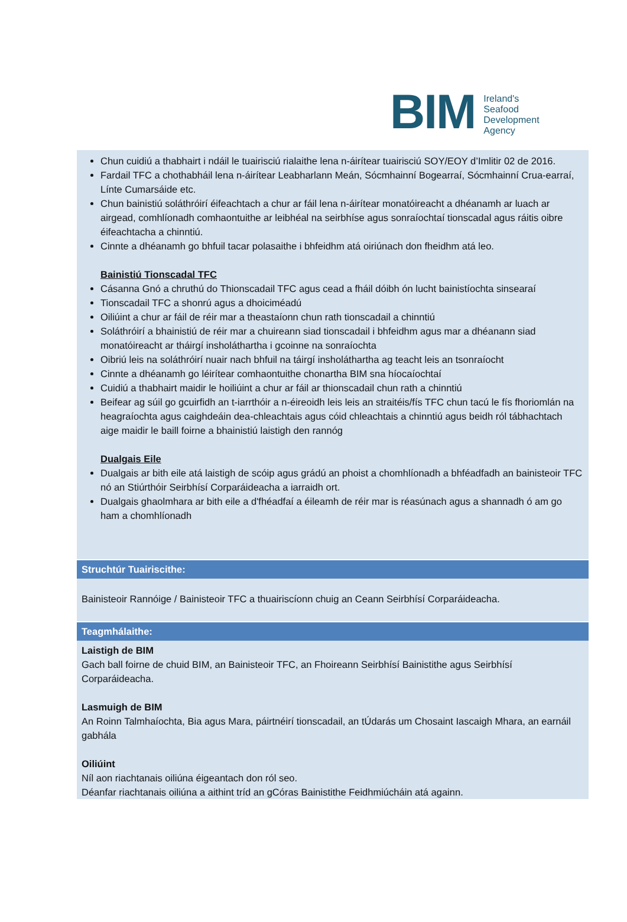BIM
Ireland's
Seafood
Development
Agency
Chun cuidiú a thabhairt i ndáil le tuairisciú rialaithe lena n-áirítear tuairisciú SOY/EOY d’Imlitir 02 de 2016.
Fardail TFC a chothabháil lena n-áirítear Leabharlann Meán, Sócmhainní Bogearraí, Sócmhainní Crua-earraí, Línte Cumarsáide etc.
Chun bainistiú soláthróirí éifeachtach a chur ar fáil lena n-áirítear monatóireacht a dhéanamh ar luach ar airgead, comhlíonadh comhaontuithe ar leibhéal na seirbhíse agus sonraíochtaí tionscadal agus ráitis oibre éifeachtacha a chinntiú.
Cinnte a dhéanamh go bhfuil tacar polasaithe i bhfeidhm atá oiriúnach don fheidhm atá leo.
Bainistiú Tionscadal TFC
Cásanna Gnó a chruthú do Thionscadail TFC agus cead a fháil dóibh ón lucht bainistíochta sinsearaí
Tionscadail TFC a shonrú agus a dhoiciméadú
Oiliúint a chur ar fáil de réir mar a theastaíonn chun rath tionscadail a chinntiú
Soláthróirí a bhainistiú de réir mar a chuireann siad tionscadail i bhfeidhm agus mar a dhéanann siad monatóireacht ar tháirgí insholáthartha i gcoinne na sonraíochta
Oibriú leis na soláthróirí nuair nach bhfuil na táirgí insholáthartha ag teacht leis an tsonraíocht
Cinnte a dhéanamh go léirítear comhaontuithe chonartha BIM sna híocaíochtaí
Cuidiú a thabhairt maidir le hoiliúint a chur ar fáil ar thionscadail chun rath a chinntiú
Beifear ag súil go gcuirfidh an t-iarrthóir a n-éireoidh leis leis an straitéis/fís TFC chun tacú le fís fhoriomlán na heagraíochta agus caighdeáin dea-chleachtais agus cóid chleachtais a chinntiú agus beidh ról tábhachtach aige maidir le baill foirne a bhainistiú laistigh den rannóg
Dualgais Eile
Dualgais ar bith eile atá laistigh de scóip agus grádú an phoist a chomhlíonadh a bhféadfadh an bainisteoir TFC nó an Stiúrthóir Seirbhísí Corparáideacha a iarraidh ort.
Dualgais ghaolmhara ar bith eile a d'fhéadfaí a éileamh de réir mar is réasúnach agus a shannadh ó am go ham a chomhlíonadh
Struchtúr Tuairiscithe:
Bainisteoir Rannóige / Bainisteoir TFC a thuairiscíonn chuig an Ceann Seirbhísí Corparáideacha.
Teagmhálaithe:
Laistigh de BIM
Gach ball foirne de chuid BIM, an Bainisteoir TFC, an Fhoireann Seirbhísí Bainistithe agus Seirbhísí Corparáideacha.
Lasmuigh de BIM
An Roinn Talmhaíochta, Bia agus Mara, páirtnéirí tionscadail, an tÚdarás um Chosaint Iascaigh Mhara, an earnáil gabhála
Oiliúint
Níl aon riachtanais oiliúna éigeantach don ról seo.
Déanfar riachtanais oiliúna a aithint tríd an gCóras Bainistithe Feidhmiúcháin atá againn.